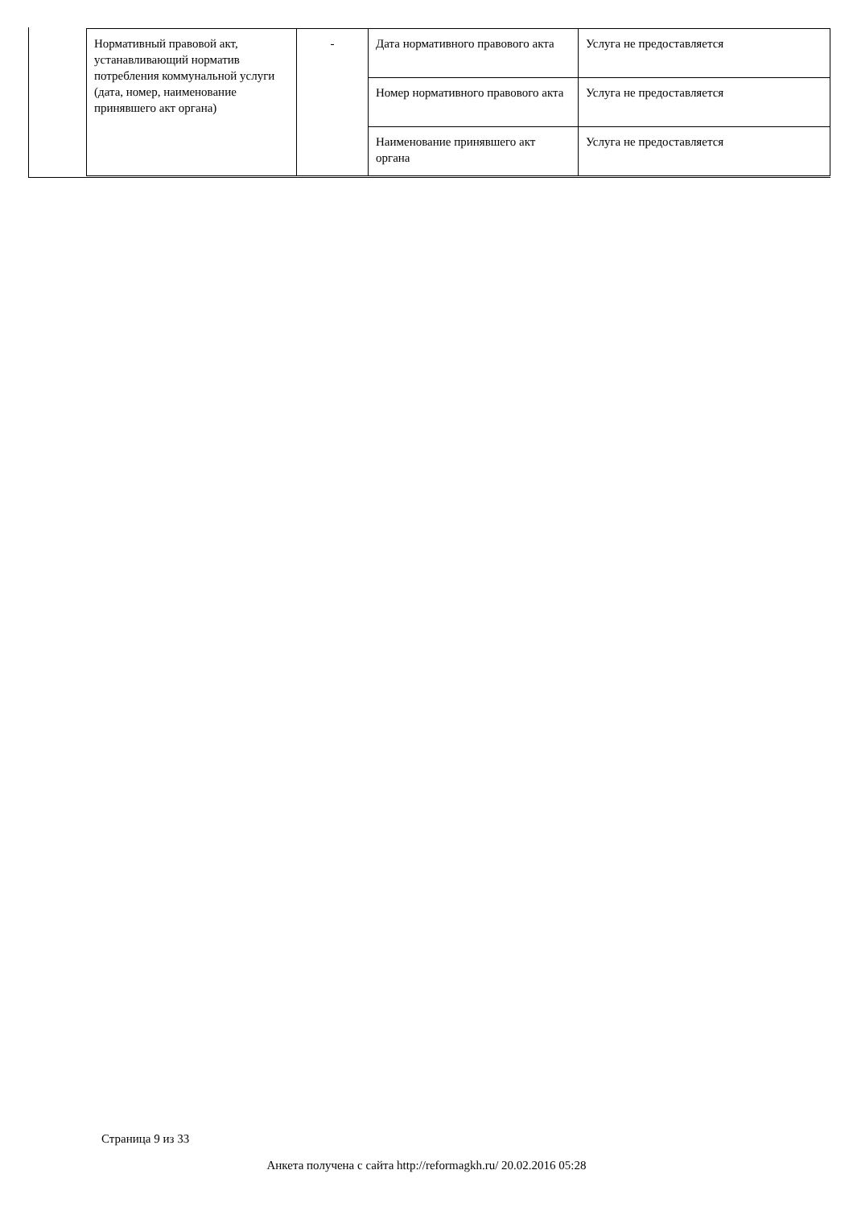| Нормативный правовой акт, устанавливающий норматив потребления коммунальной услуги (дата, номер, наименование принявшего акт органа) | - | Дата нормативного правового акта | Услуга не предоставляется |
| | | Номер нормативного правового акта | Услуга не предоставляется |
| | | Наименование принявшего акт органа | Услуга не предоставляется |
Страница 9 из 33
Анкета получена с сайта http://reformagkh.ru/ 20.02.2016 05:28